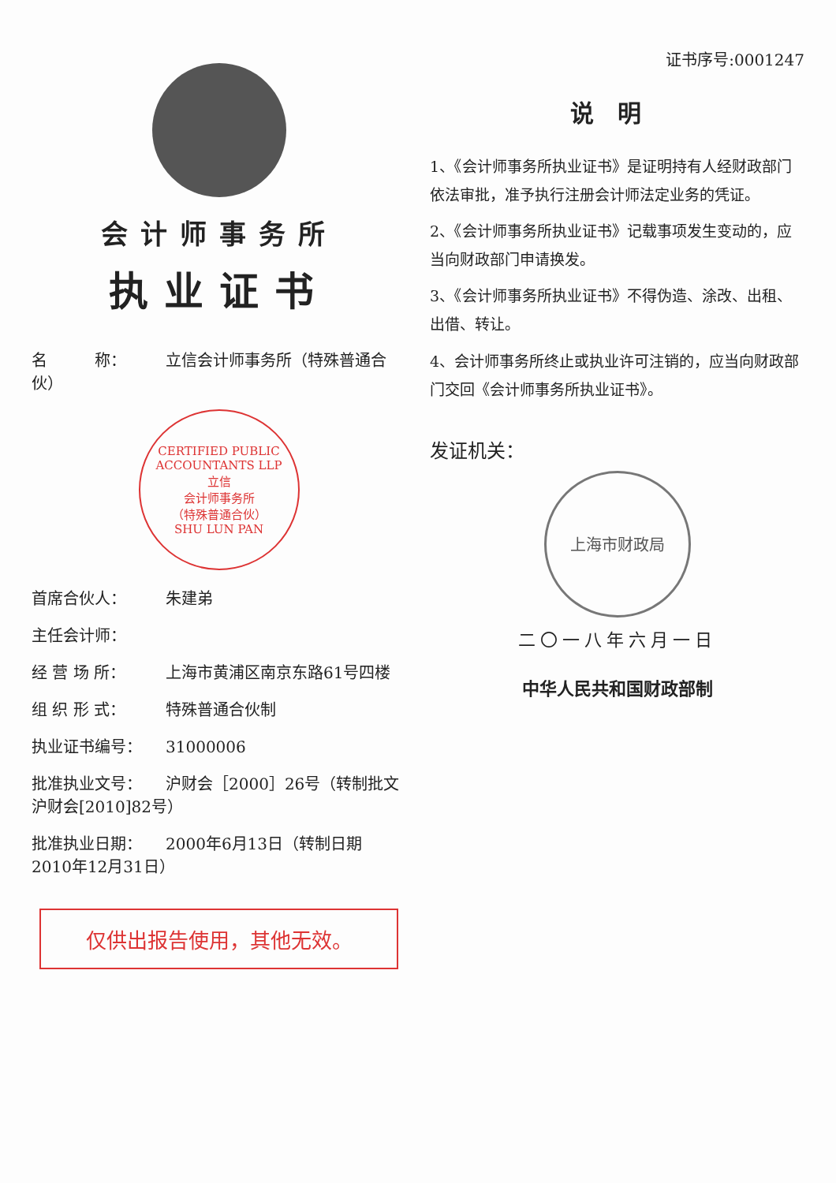会计师事务所
执业证书
名　　　称： 立信会计师事务所（特殊普通合伙）
CERTIFIED PUBLIC ACCOUNTANTS LLP
立信
会计师事务所
（特殊普通合伙）
SHU LUN PAN
首席合伙人： 朱建弟
主任会计师：
经 营 场 所： 上海市黄浦区南京东路61号四楼
组 织 形 式： 特殊普通合伙制
执业证书编号： 31000006
批准执业文号： 沪财会［2000］26号（转制批文 沪财会[2010]82号）
批准执业日期： 2000年6月13日（转制日期 2010年12月31日）
仅供出报告使用，其他无效。
证书序号:0001247
说明
1、《会计师事务所执业证书》是证明持有人经财政部门依法审批，准予执行注册会计师法定业务的凭证。
2、《会计师事务所执业证书》记载事项发生变动的，应当向财政部门申请换发。
3、《会计师事务所执业证书》不得伪造、涂改、出租、出借、转让。
4、会计师事务所终止或执业许可注销的，应当向财政部门交回《会计师事务所执业证书》。
发证机关：
上海市财政局
二〇一八年六月一日
中华人民共和国财政部制